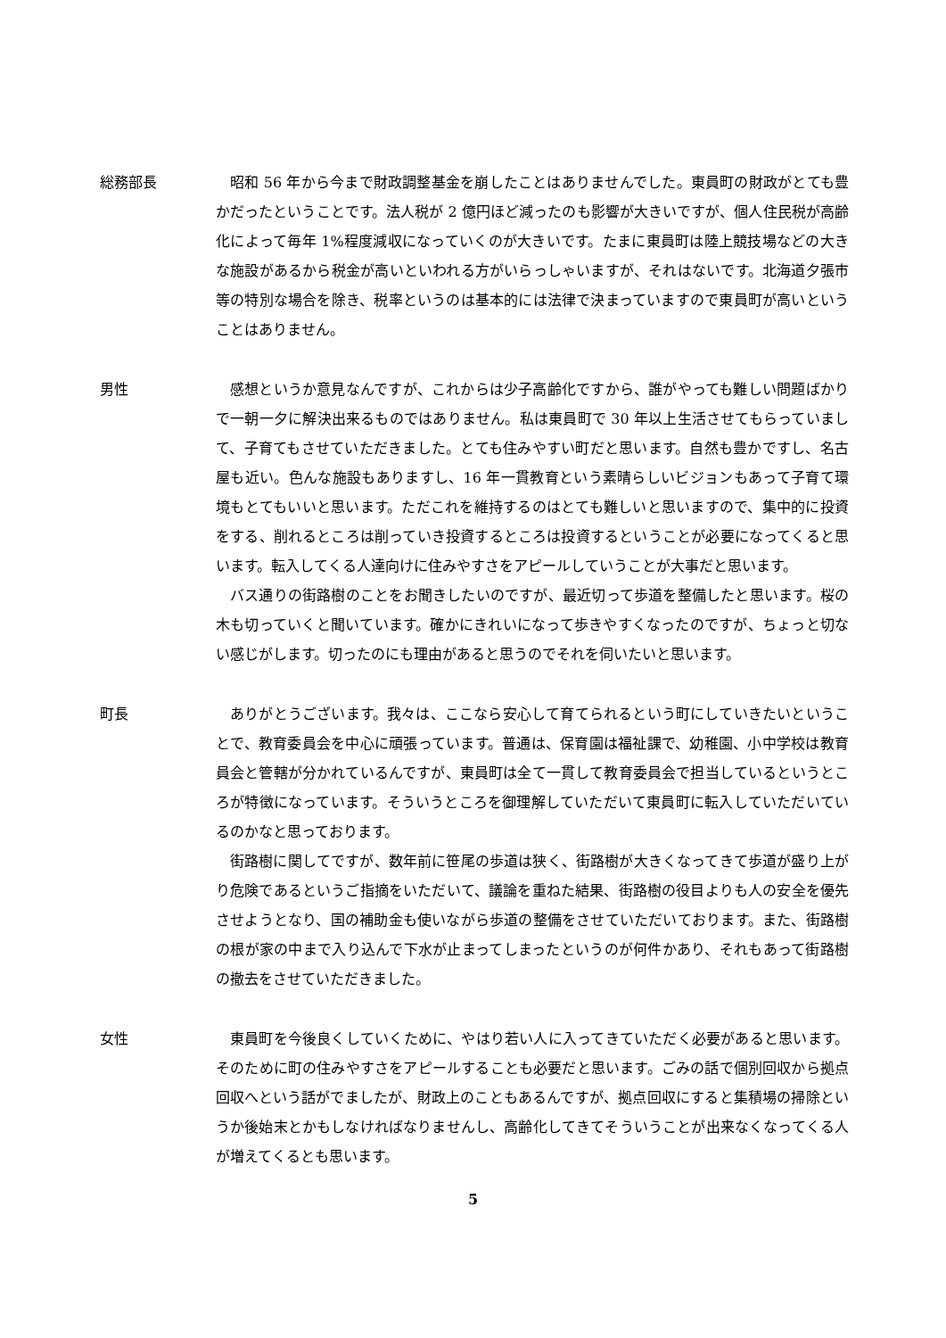総務部長 昭和 56 年から今まで財政調整基金を崩したことはありませんでした。東員町の財政がとても豊かだったということです。法人税が 2 億円ほど減ったのも影響が大きいですが、個人住民税が高齢化によって毎年 1%程度減収になっていくのが大きいです。たまに東員町は陸上競技場などの大きな施設があるから税金が高いといわれる方がいらっしゃいますが、それはないです。北海道夕張市等の特別な場合を除き、税率というのは基本的には法律で決まっていますので東員町が高いということはありません。
男性 感想というか意見なんですが、これからは少子高齢化ですから、誰がやっても難しい問題ばかりで一朝一夕に解決出来るものではありません。私は東員町で 30 年以上生活させてもらっていまして、子育てもさせていただきました。とても住みやすい町だと思います。自然も豊かですし、名古屋も近い。色んな施設もありますし、16 年一貫教育という素晴らしいビジョンもあって子育て環境もとてもいいと思います。ただこれを維持するのはとても難しいと思いますので、集中的に投資をする、削れるところは削っていき投資するところは投資するということが必要になってくると思います。転入してくる人達向けに住みやすさをアピールしていうことが大事だと思います。
バス通りの街路樹のことをお聞きしたいのですが、最近切って歩道を整備したと思います。桜の木も切っていくと聞いています。確かにきれいになって歩きやすくなったのですが、ちょっと切ない感じがします。切ったのにも理由があると思うのでそれを伺いたいと思います。
町長 ありがとうございます。我々は、ここなら安心して育てられるという町にしていきたいということで、教育委員会を中心に頑張っています。普通は、保育園は福祉課で、幼稚園、小中学校は教育員会と管轄が分かれているんですが、東員町は全て一貫して教育委員会で担当しているというところが特徴になっています。そういうところを御理解していただいて東員町に転入していただいているのかなと思っております。
街路樹に関してですが、数年前に笹尾の歩道は狭く、街路樹が大きくなってきて歩道が盛り上がり危険であるというご指摘をいただいて、議論を重ねた結果、街路樹の役目よりも人の安全を優先させようとなり、国の補助金も使いながら歩道の整備をさせていただいております。また、街路樹の根が家の中まで入り込んで下水が止まってしまったというのが何件かあり、それもあって街路樹の撤去をさせていただきました。
女性 東員町を今後良くしていくために、やはり若い人に入ってきていただく必要があると思います。そのために町の住みやすさをアピールすることも必要だと思います。ごみの話で個別回収から拠点回収へという話がでましたが、財政上のこともあるんですが、拠点回収にすると集積場の掃除というか後始末とかもしなければなりませんし、高齢化してきてそういうことが出来なくなってくる人が増えてくるとも思います。
5